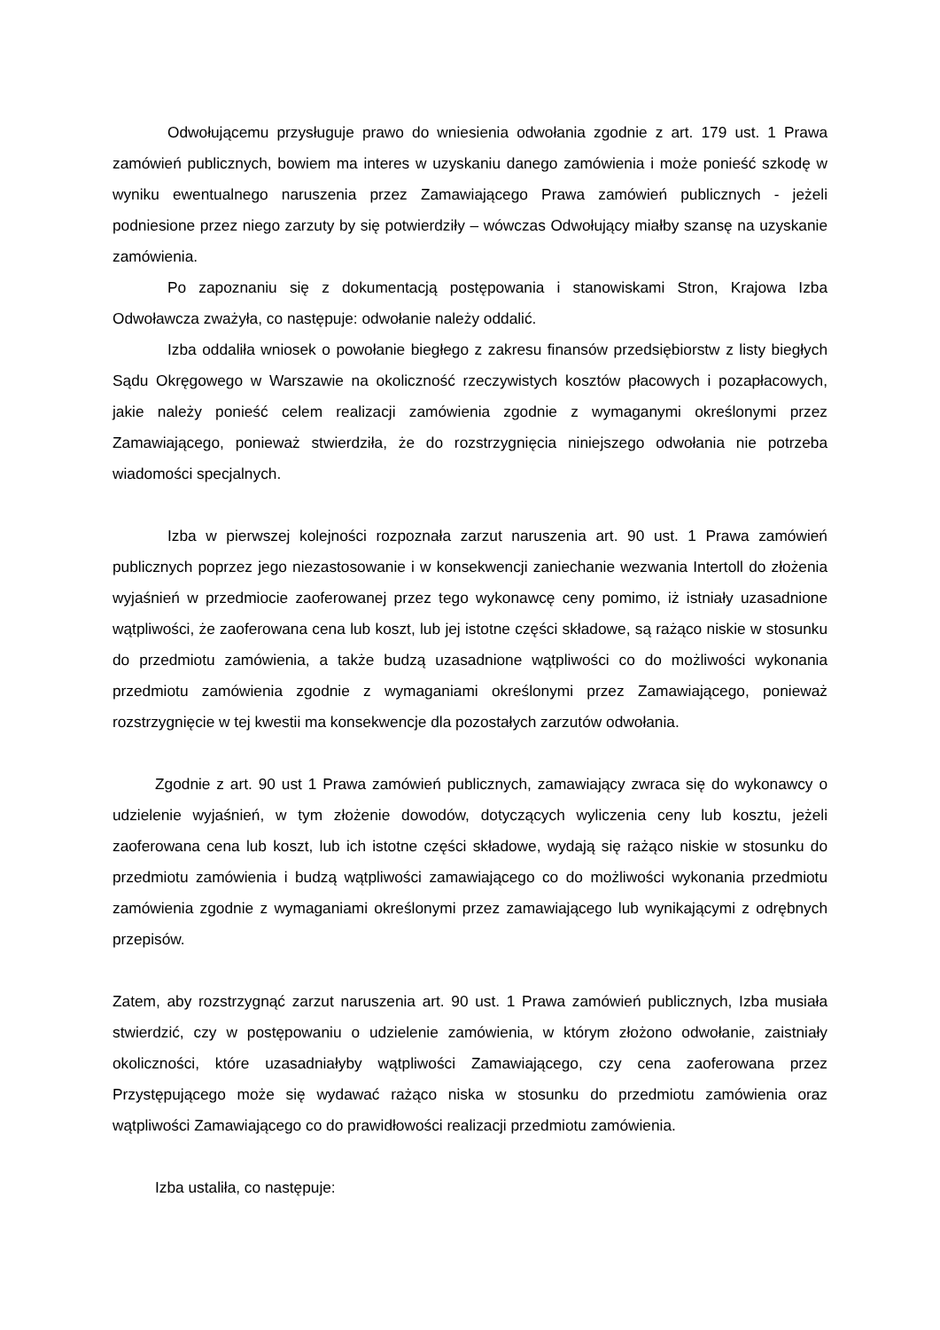Odwołującemu przysługuje prawo do wniesienia odwołania zgodnie z art. 179 ust. 1 Prawa zamówień publicznych, bowiem ma interes w uzyskaniu danego zamówienia i może ponieść szkodę w wyniku ewentualnego naruszenia przez Zamawiającego Prawa zamówień publicznych - jeżeli podniesione przez niego zarzuty by się potwierdziły – wówczas Odwołujący miałby szansę na uzyskanie zamówienia.
Po zapoznaniu się z dokumentacją postępowania i stanowiskami Stron, Krajowa Izba Odwoławcza zważyła, co następuje: odwołanie należy oddalić.
Izba oddaliła wniosek o powołanie biegłego z zakresu finansów przedsiębiorstw z listy biegłych Sądu Okręgowego w Warszawie na okoliczność rzeczywistych kosztów płacowych i pozapłacowych, jakie należy ponieść celem realizacji zamówienia zgodnie z wymaganymi określonymi przez Zamawiającego, ponieważ stwierdziła, że do rozstrzygnięcia niniejszego odwołania nie potrzeba wiadomości specjalnych.
Izba w pierwszej kolejności rozpoznała zarzut naruszenia art. 90 ust. 1 Prawa zamówień publicznych poprzez jego niezastosowanie i w konsekwencji zaniechanie wezwania Intertoll do złożenia wyjaśnień w przedmiocie zaoferowanej przez tego wykonawcę ceny pomimo, iż istniały uzasadnione wątpliwości, że zaoferowana cena lub koszt, lub jej istotne części składowe, są rażąco niskie w stosunku do przedmiotu zamówienia, a także budzą uzasadnione wątpliwości co do możliwości wykonania przedmiotu zamówienia zgodnie z wymaganiami określonymi przez Zamawiającego, ponieważ rozstrzygnięcie w tej kwestii ma konsekwencje dla pozostałych zarzutów odwołania.
Zgodnie z art. 90 ust 1 Prawa zamówień publicznych, zamawiający zwraca się do wykonawcy o udzielenie wyjaśnień, w tym złożenie dowodów, dotyczących wyliczenia ceny lub kosztu, jeżeli zaoferowana cena lub koszt, lub ich istotne części składowe, wydają się rażąco niskie w stosunku do przedmiotu zamówienia i budzą wątpliwości zamawiającego co do możliwości wykonania przedmiotu zamówienia zgodnie z wymaganiami określonymi przez zamawiającego lub wynikającymi z odrębnych przepisów.
Zatem, aby rozstrzygnąć zarzut naruszenia art. 90 ust. 1 Prawa zamówień publicznych, Izba musiała stwierdzić, czy w postępowaniu o udzielenie zamówienia, w którym złożono odwołanie, zaistniały okoliczności, które uzasadniałyby wątpliwości Zamawiającego, czy cena zaoferowana przez Przystępującego może się wydawać rażąco niska w stosunku do przedmiotu zamówienia oraz wątpliwości Zamawiającego co do prawidłowości realizacji przedmiotu zamówienia.
Izba ustaliła, co następuje: